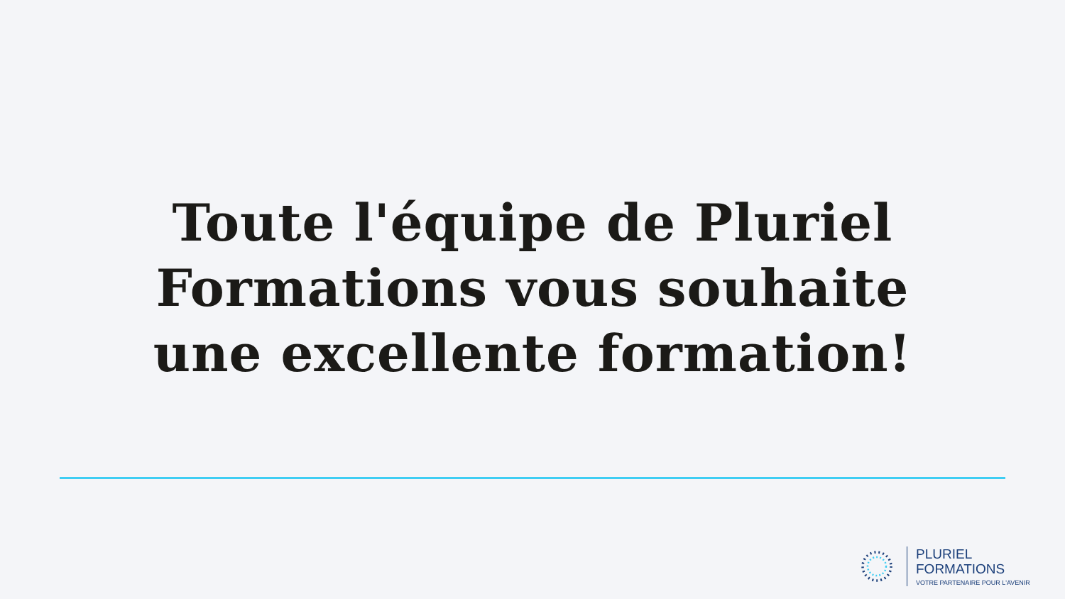Toute l'équipe de Pluriel Formations vous souhaite une excellente formation!
PLURIEL
FORMATIONS
VOTRE PARTENAIRE POUR L'AVENIR